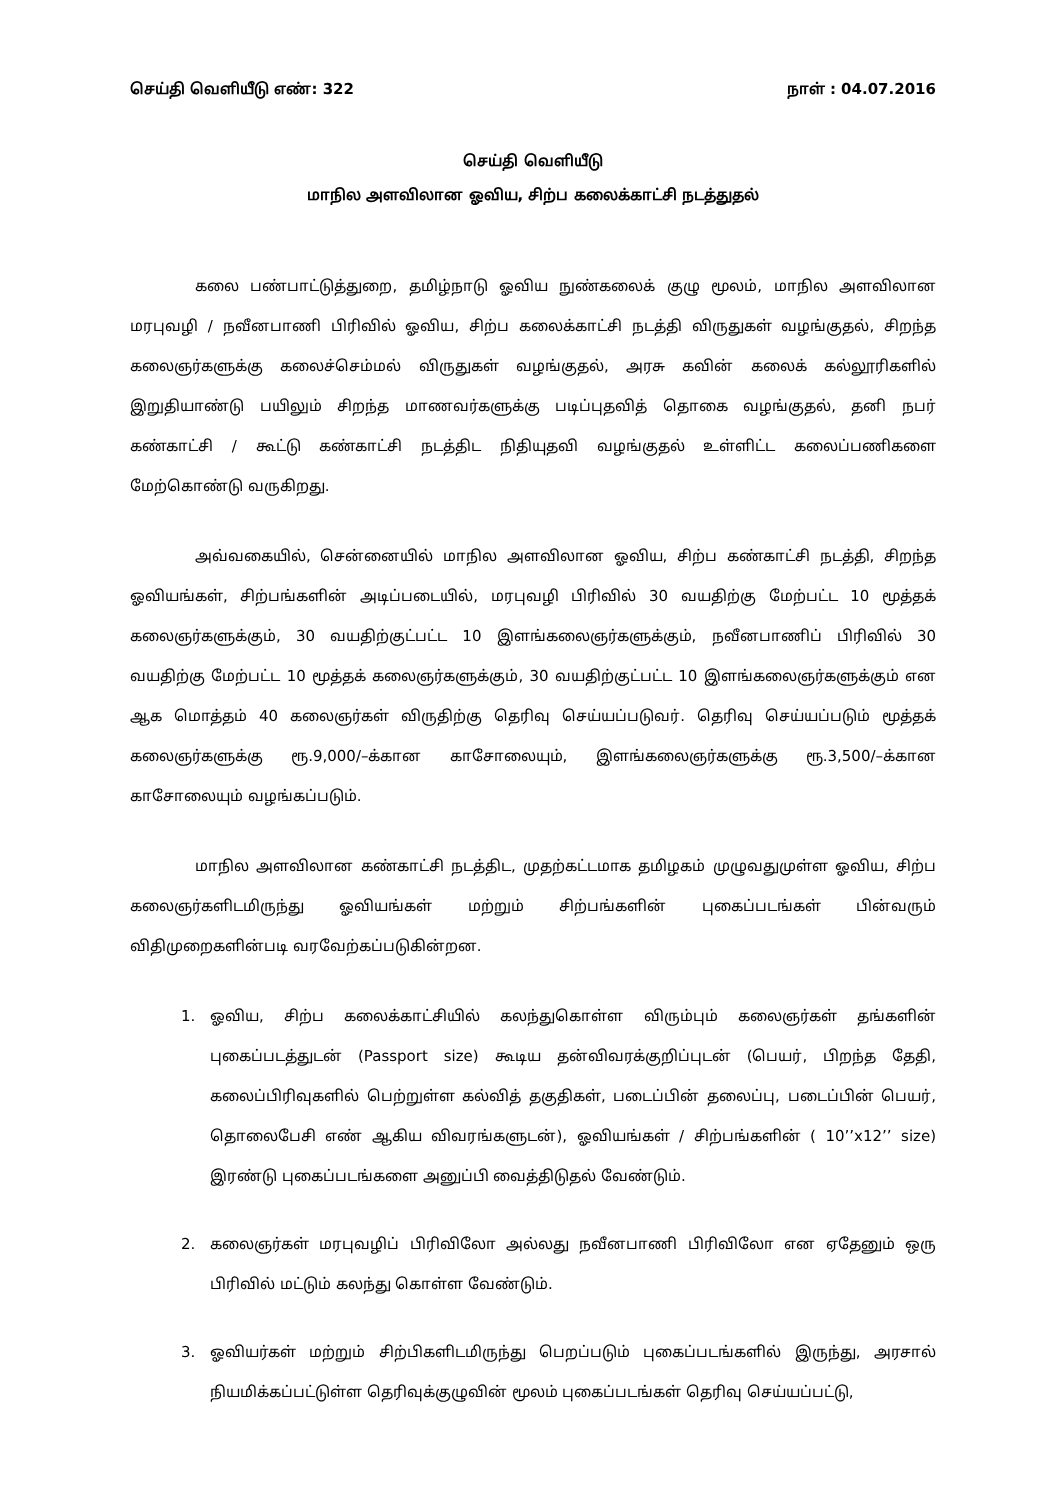செய்தி வெளியீடு எண்: 322 நாள் : 04.07.2016
செய்தி வெளியீடு
மாநில அளவிலான ஓவிய, சிற்ப கலைக்காட்சி நடத்துதல்
கலை பண்பாட்டுத்துறை, தமிழ்நாடு ஓவிய நுண்கலைக் குழு மூலம், மாநில அளவிலான மரபுவழி / நவீனபாணி பிரிவில் ஓவிய, சிற்ப கலைக்காட்சி நடத்தி விருதுகள் வழங்குதல், சிறந்த கலைஞர்களுக்கு கலைச்செம்மல் விருதுகள் வழங்குதல், அரசு கவின் கலைக் கல்லூரிகளில் இறுதியாண்டு பயிலும் சிறந்த மாணவர்களுக்கு படிப்புதவித் தொகை வழங்குதல், தனி நபர் கண்காட்சி / கூட்டு கண்காட்சி நடத்திட நிதியுதவி வழங்குதல் உள்ளிட்ட கலைப்பணிகளை மேற்கொண்டு வருகிறது.
அவ்வகையில், சென்னையில் மாநில அளவிலான ஓவிய, சிற்ப கண்காட்சி நடத்தி, சிறந்த ஓவியங்கள், சிற்பங்களின் அடிப்படையில், மரபுவழி பிரிவில் 30 வயதிற்கு மேற்பட்ட 10 மூத்தக் கலைஞர்களுக்கும், 30 வயதிற்குட்பட்ட 10 இளங்கலைஞர்களுக்கும், நவீனபாணிப் பிரிவில் 30 வயதிற்கு மேற்பட்ட 10 மூத்தக் கலைஞர்களுக்கும், 30 வயதிற்குட்பட்ட 10 இளங்கலைஞர்களுக்கும் என ஆக மொத்தம் 40 கலைஞர்கள் விருதிற்கு தெரிவு செய்யப்படுவர். தெரிவு செய்யப்படும் மூத்தக் கலைஞர்களுக்கு ரூ.9,000/–க்கான காசோலையும், இளங்கலைஞர்களுக்கு ரூ.3,500/–க்கான காசோலையும் வழங்கப்படும்.
மாநில அளவிலான கண்காட்சி நடத்திட, முதற்கட்டமாக தமிழகம் முழுவதுமுள்ள ஓவிய, சிற்ப கலைஞர்களிடமிருந்து ஓவியங்கள் மற்றும் சிற்பங்களின் புகைப்படங்கள் பின்வரும் விதிமுறைகளின்படி வரவேற்கப்படுகின்றன.
1. ஓவிய, சிற்ப கலைக்காட்சியில் கலந்துகொள்ள விரும்பும் கலைஞர்கள் தங்களின் புகைப்படத்துடன் (Passport size) கூடிய தன்விவரக்குறிப்புடன் (பெயர், பிறந்த தேதி, கலைப்பிரிவுகளில் பெற்றுள்ள கல்வித் தகுதிகள், படைப்பின் தலைப்பு, படைப்பின் பெயர், தொலைபேசி எண் ஆகிய விவரங்களுடன்), ஓவியங்கள் / சிற்பங்களின் ( 10’’x12’’ size) இரண்டு புகைப்படங்களை அனுப்பி வைத்திடுதல் வேண்டும்.
2. கலைஞர்கள் மரபுவழிப் பிரிவிலோ அல்லது நவீனபாணி பிரிவிலோ என ஏதேனும் ஒரு பிரிவில் மட்டும் கலந்து கொள்ள வேண்டும்.
3. ஓவியர்கள் மற்றும் சிற்பிகளிடமிருந்து பெறப்படும் புகைப்படங்களில் இருந்து, அரசால் நியமிக்கப்பட்டுள்ள தெரிவுக்குழுவின் மூலம் புகைப்படங்கள் தெரிவு செய்யப்பட்டு,